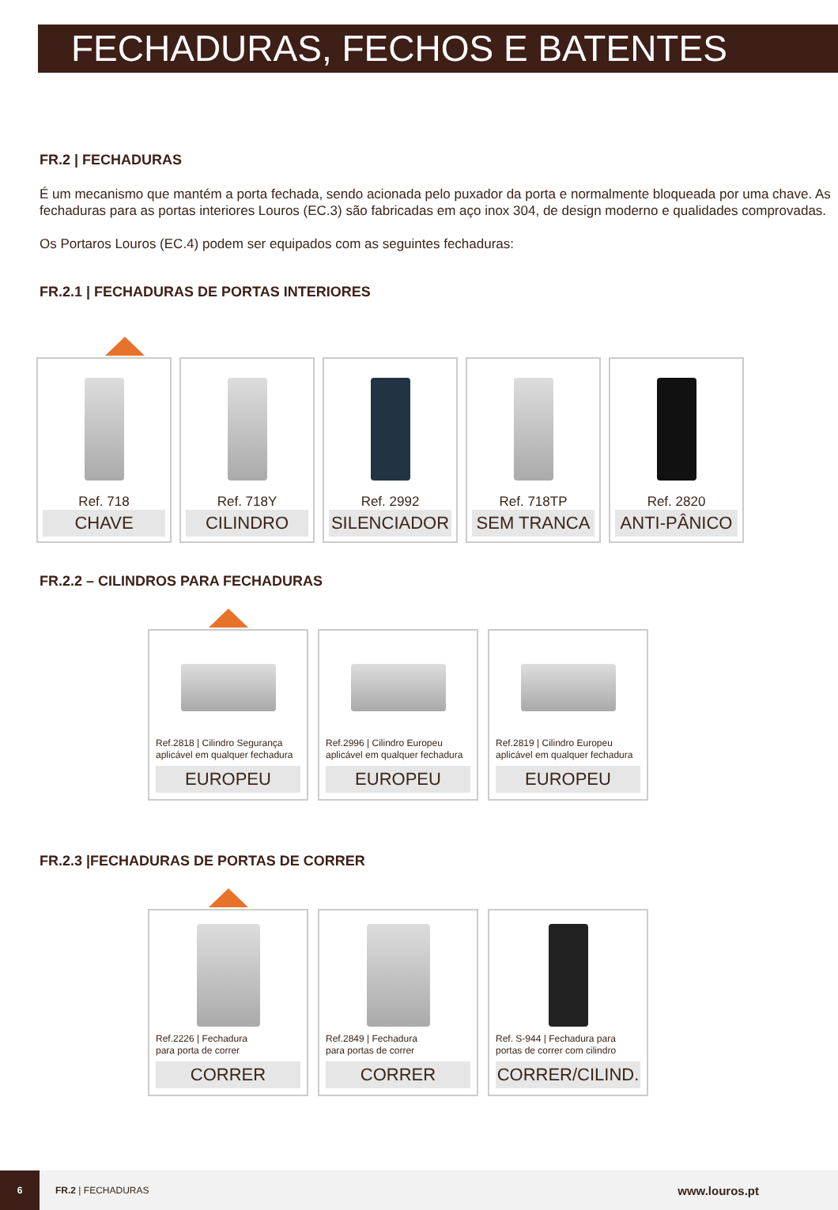FECHADURAS, FECHOS E BATENTES
FR.2 | FECHADURAS
É um mecanismo que mantém a porta fechada, sendo acionada pelo puxador da porta e normalmente bloqueada por uma chave. As fechaduras para as portas interiores Louros (EC.3) são fabricadas em aço inox 304, de design moderno e qualidades comprovadas.
Os Portaros Louros (EC.4) podem ser equipados com as seguintes fechaduras:
FR.2.1 | FECHADURAS DE PORTAS INTERIORES
Ref. 718
CHAVE
Ref. 718Y
CILINDRO
Ref. 2992
SILENCIADOR
Ref. 718TP
SEM TRANCA
Ref. 2820
ANTI-PÂNICO
FR.2.2 – CILINDROS PARA FECHADURAS
Ref.2818 | Cilindro Segurança
aplicável em qualquer fechadura
EUROPEU
Ref.2996 | Cilindro Europeu
aplicável em qualquer fechadura
EUROPEU
Ref.2819 | Cilindro Europeu
aplicável em qualquer fechadura
EUROPEU
FR.2.3 |FECHADURAS DE PORTAS DE CORRER
Ref.2226 | Fechadura
para porta de correr
CORRER
Ref.2849 | Fechadura
para portas de correr
CORRER
Ref. S-944 | Fechadura para
portas de correr com cilindro
CORRER/CILIND.
6
FR.2 | FECHADURAS
www.louros.pt